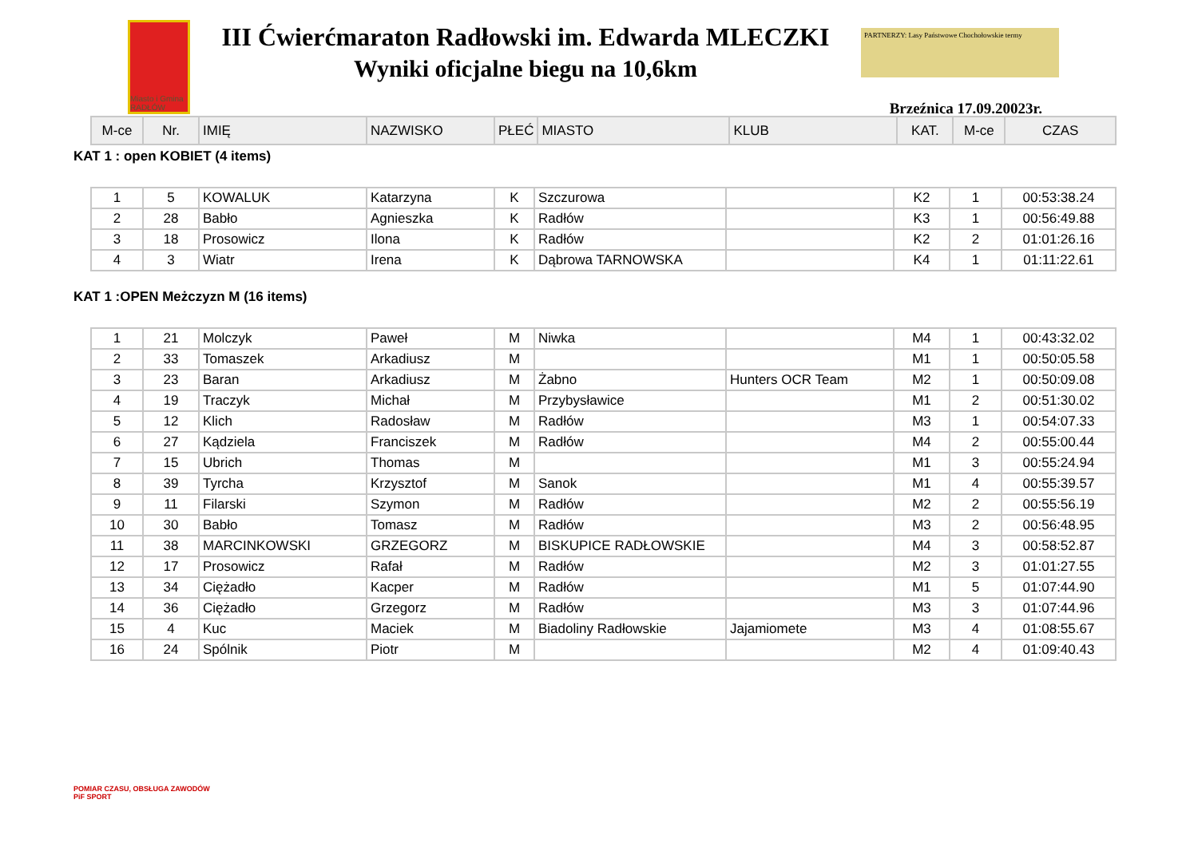Miasto i Gmina RADŁÓW
III Ćwierćmaraton Radłowski im. Edwarda MLECZKI
Wyniki oficjalne biegu na 10,6km
PARTNERZY: Lasy Państwowe Chochołowskie termy
Brzeźnica 17.09.20023r.
| M-ce | Nr. | IMIĘ | NAZWISKO | PŁEĆ | MIASTO | KLUB | KAT. | M-ce | CZAS |
| --- | --- | --- | --- | --- | --- | --- | --- | --- | --- |
KAT 1 : open KOBIET (4 items)
| 1 | 5 | KOWALUK | Katarzyna | K | Szczurowa | | K2 | 1 | 00:53:38.24 |
| 2 | 28 | Babło | Agnieszka | K | Radłów | | K3 | 1 | 00:56:49.88 |
| 3 | 18 | Prosowicz | Ilona | K | Radłów | | K2 | 2 | 01:01:26.16 |
| 4 | 3 | Wiatr | Irena | K | Dąbrowa TARNOWSKA | | K4 | 1 | 01:11:22.61 |
KAT 1 :OPEN Meżczyzn M (16 items)
| 1 | 21 | Molczyk | Paweł | M | Niwka | | M4 | 1 | 00:43:32.02 |
| 2 | 33 | Tomaszek | Arkadiusz | M | | | M1 | 1 | 00:50:05.58 |
| 3 | 23 | Baran | Arkadiusz | M | Żabno | Hunters OCR Team | M2 | 1 | 00:50:09.08 |
| 4 | 19 | Traczyk | Michał | M | Przybysławice | | M1 | 2 | 00:51:30.02 |
| 5 | 12 | Klich | Radosław | M | Radłów | | M3 | 1 | 00:54:07.33 |
| 6 | 27 | Kądziela | Franciszek | M | Radłów | | M4 | 2 | 00:55:00.44 |
| 7 | 15 | Ubrich | Thomas | M | | | M1 | 3 | 00:55:24.94 |
| 8 | 39 | Tyrcha | Krzysztof | M | Sanok | | M1 | 4 | 00:55:39.57 |
| 9 | 11 | Filarski | Szymon | M | Radłów | | M2 | 2 | 00:55:56.19 |
| 10 | 30 | Babło | Tomasz | M | Radłów | | M3 | 2 | 00:56:48.95 |
| 11 | 38 | MARCINKOWSKI | GRZEGORZ | M | BISKUPICE RADŁOWSKIE | | M4 | 3 | 00:58:52.87 |
| 12 | 17 | Prosowicz | Rafał | M | Radłów | | M2 | 3 | 01:01:27.55 |
| 13 | 34 | Ciężadło | Kacper | M | Radłów | | M1 | 5 | 01:07:44.90 |
| 14 | 36 | Ciężadło | Grzegorz | M | Radłów | | M3 | 3 | 01:07:44.96 |
| 15 | 4 | Kuc | Maciek | M | Biadoliny Radłowskie | Jajamiomete | M3 | 4 | 01:08:55.67 |
| 16 | 24 | Spólnik | Piotr | M | | | M2 | 4 | 01:09:40.43 |
POMIAR CZASU, OBSŁUGA ZAWODÓW
PiF SPORT